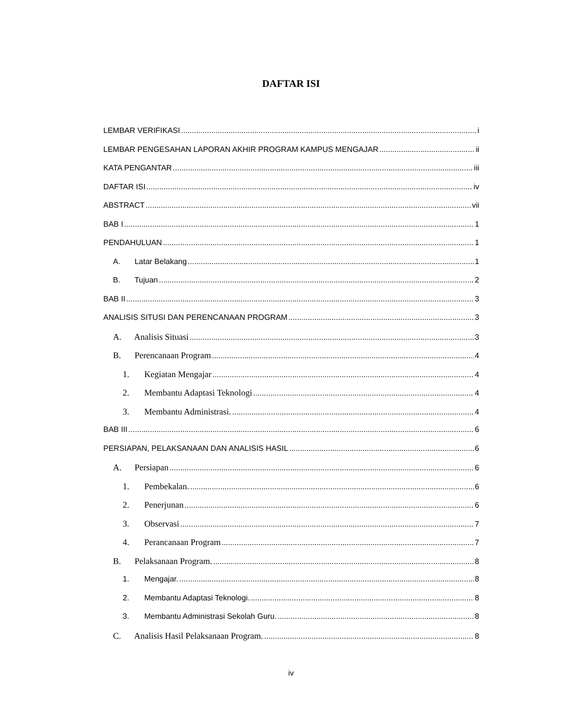DAFTAR ISI
LEMBAR VERIFIKASI i
LEMBAR PENGESAHAN LAPORAN AKHIR PROGRAM KAMPUS MENGAJAR ii
KATA PENGANTAR iii
DAFTAR ISI iv
ABSTRACT vii
BAB I 1
PENDAHULUAN 1
A. Latar Belakang 1
B. Tujuan 2
BAB II 3
ANALISIS SITUSI DAN PERENCANAAN PROGRAM 3
A. Analisis Situasi 3
B. Perencanaan Program 4
1. Kegiatan Mengajar 4
2. Membantu Adaptasi Teknologi 4
3. Membantu Administrasi. 4
BAB III 6
PERSIAPAN, PELAKSANAAN DAN ANALISIS HASIL 6
A. Persiapan 6
1. Pembekalan. 6
2. Penerjunan 6
3. Observasi 7
4. Perancanaan Program 7
B. Pelaksanaan Program. 8
1. Mengajar. 8
2. Membantu Adaptasi Teknologi. 8
3. Membantu Administrasi Sekolah Guru. 8
C. Analisis Hasil Pelaksanaan Program. 8
iv